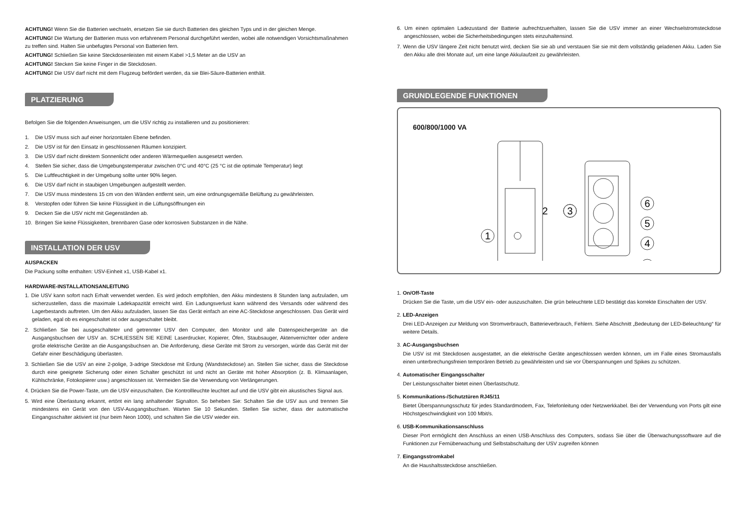ACHTUNG! Wenn Sie die Batterien wechseln, ersetzen Sie sie durch Batterien des gleichen Typs und in der gleichen Menge.
ACHTUNG! Die Wartung der Batterien muss von erfahrenem Personal durchgeführt werden, wobei alle notwendigen Vorsichtsmaßnahmen zu treffen sind. Halten Sie unbefugtes Personal von Batterien fern.
ACHTUNG! Schließen Sie keine Steckdosenleisten mit einem Kabel >1,5 Meter an die USV an
ACHTUNG! Stecken Sie keine Finger in die Steckdosen.
ACHTUNG! Die USV darf nicht mit dem Flugzeug befördert werden, da sie Blei-Säure-Batterien enthält.
PLATZIERUNG
Befolgen Sie die folgenden Anweisungen, um die USV richtig zu installieren und zu positionieren:
1. Die USV muss sich auf einer horizontalen Ebene befinden.
2. Die USV ist für den Einsatz in geschlossenen Räumen konzipiert.
3. Die USV darf nicht direktem Sonnenlicht oder anderen Wärmequellen ausgesetzt werden.
4. Stellen Sie sicher, dass die Umgebungstemperatur zwischen 0°C und 40°C (25 °C ist die optimale Temperatur) liegt
5. Die Luftfeuchtigkeit in der Umgebung sollte unter 90% liegen.
6. Die USV darf nicht in staubigen Umgebungen aufgestellt werden.
7. Die USV muss mindestens 15 cm von den Wänden entfernt sein, um eine ordnungsgemäße Belüftung zu gewährleisten.
8. Verstopfen oder führen Sie keine Flüssigkeit in die Lüftungsöffnungen ein
9. Decken Sie die USV nicht mit Gegenständen ab.
10. Bringen Sie keine Flüssigkeiten, brennbaren Gase oder korrosiven Substanzen in die Nähe.
INSTALLATION DER USV
AUSPACKEN
Die Packung sollte enthalten: USV-Einheit x1, USB-Kabel x1.
HARDWARE-INSTALLATIONSANLEITUNG
1. Die USV kann sofort nach Erhalt verwendet werden. Es wird jedoch empfohlen, den Akku mindestens 8 Stunden lang aufzuladen, um sicherzustellen, dass die maximale Ladekapazität erreicht wird. Ein Ladungsverlust kann während des Versands oder während des Lagerbestands auftreten. Um den Akku aufzuladen, lassen Sie das Gerät einfach an eine AC-Steckdose angeschlossen. Das Gerät wird geladen, egal ob es eingeschaltet ist oder ausgeschaltet bleibt.
2. Schließen Sie bei ausgeschalteter und getrennter USV den Computer, den Monitor und alle Datenspeichergeräte an die Ausgangsbuchsen der USV an. SCHLIESSEN SIE KEINE Laserdrucker, Kopierer, Öfen, Staubsauger, Aktenvernichter oder andere große elektrische Geräte an die Ausgangsbuchsen an. Die Anforderung, diese Geräte mit Strom zu versorgen, würde das Gerät mit der Gefahr einer Beschädigung überlasten.
3. Schließen Sie die USV an eine 2-polige, 3-adrige Steckdose mit Erdung (Wandsteckdose) an. Stellen Sie sicher, dass die Steckdose durch eine geeignete Sicherung oder einen Schalter geschützt ist und nicht an Geräte mit hoher Absorption (z. B. Klimaanlagen, Kühlschränke, Fotokopierer usw.) angeschlossen ist. Vermeiden Sie die Verwendung von Verlängerungen.
4. Drücken Sie die Power-Taste, um die USV einzuschalten. Die Kontrollleuchte leuchtet auf und die USV gibt ein akustisches Signal aus.
5. Wird eine Überlastung erkannt, ertönt ein lang anhaltender Signalton. So beheben Sie: Schalten Sie die USV aus und trennen Sie mindestens ein Gerät von den USV-Ausgangsbuchsen. Warten Sie 10 Sekunden. Stellen Sie sicher, dass der automatische Eingangsschalter aktiviert ist (nur beim Neon 1000), und schalten Sie die USV wieder ein.
6. Um einen optimalen Ladezustand der Batterie aufrechtzuerhalten, lassen Sie die USV immer an einer Wechselstromsteckdose angeschlossen, wobei die Sicherheitsbedingungen stets einzuhaltensind.
7. Wenn die USV längere Zeit nicht benutzt wird, decken Sie sie ab und verstauen Sie sie mit dem vollständig geladenen Akku. Laden Sie den Akku alle drei Monate auf, um eine lange Akkulaufzeit zu gewährleisten.
GRUNDLEGENDE FUNKTIONEN
600/800/1000 VA
1
2
3
6
5
4
1. On/Off-Taste
Drücken Sie die Taste, um die USV ein- oder auszuschalten. Die grün beleuchtete LED bestätigt das korrekte Einschalten der USV.
2. LED-Anzeigen
Drei LED-Anzeigen zur Meldung von Stromverbrauch, Batterieverbrauch, Fehlern. Siehe Abschnitt „Bedeutung der LED-Beleuchtung“ für weitere Details.
3. AC-Ausgangsbuchsen
Die USV ist mit Steckdosen ausgestattet, an die elektrische Geräte angeschlossen werden können, um im Falle eines Stromausfalls einen unterbrechungsfreien temporären Betrieb zu gewährleisten und sie vor Überspannungen und Spikes zu schützen.
4. Automatischer Eingangsschalter
Der Leistungsschalter bietet einen Überlastschutz.
5. Kommunikations-/Schutztüren RJ45/11
Bietet Überspannungsschutz für jedes Standardmodem, Fax, Telefonleitung oder Netzwerkkabel. Bei der Verwendung von Ports gilt eine Höchstgeschwindigkeit von 100 Mbit/s.
6. USB-Kommunikationsanschluss
Dieser Port ermöglicht den Anschluss an einen USB-Anschluss des Computers, sodass Sie über die Überwachungssoftware auf die Funktionen zur Fernüberwachung und Selbstabschaltung der USV zugreifen können
7. Eingangsstromkabel
An die Haushaltssteckdose anschließen.